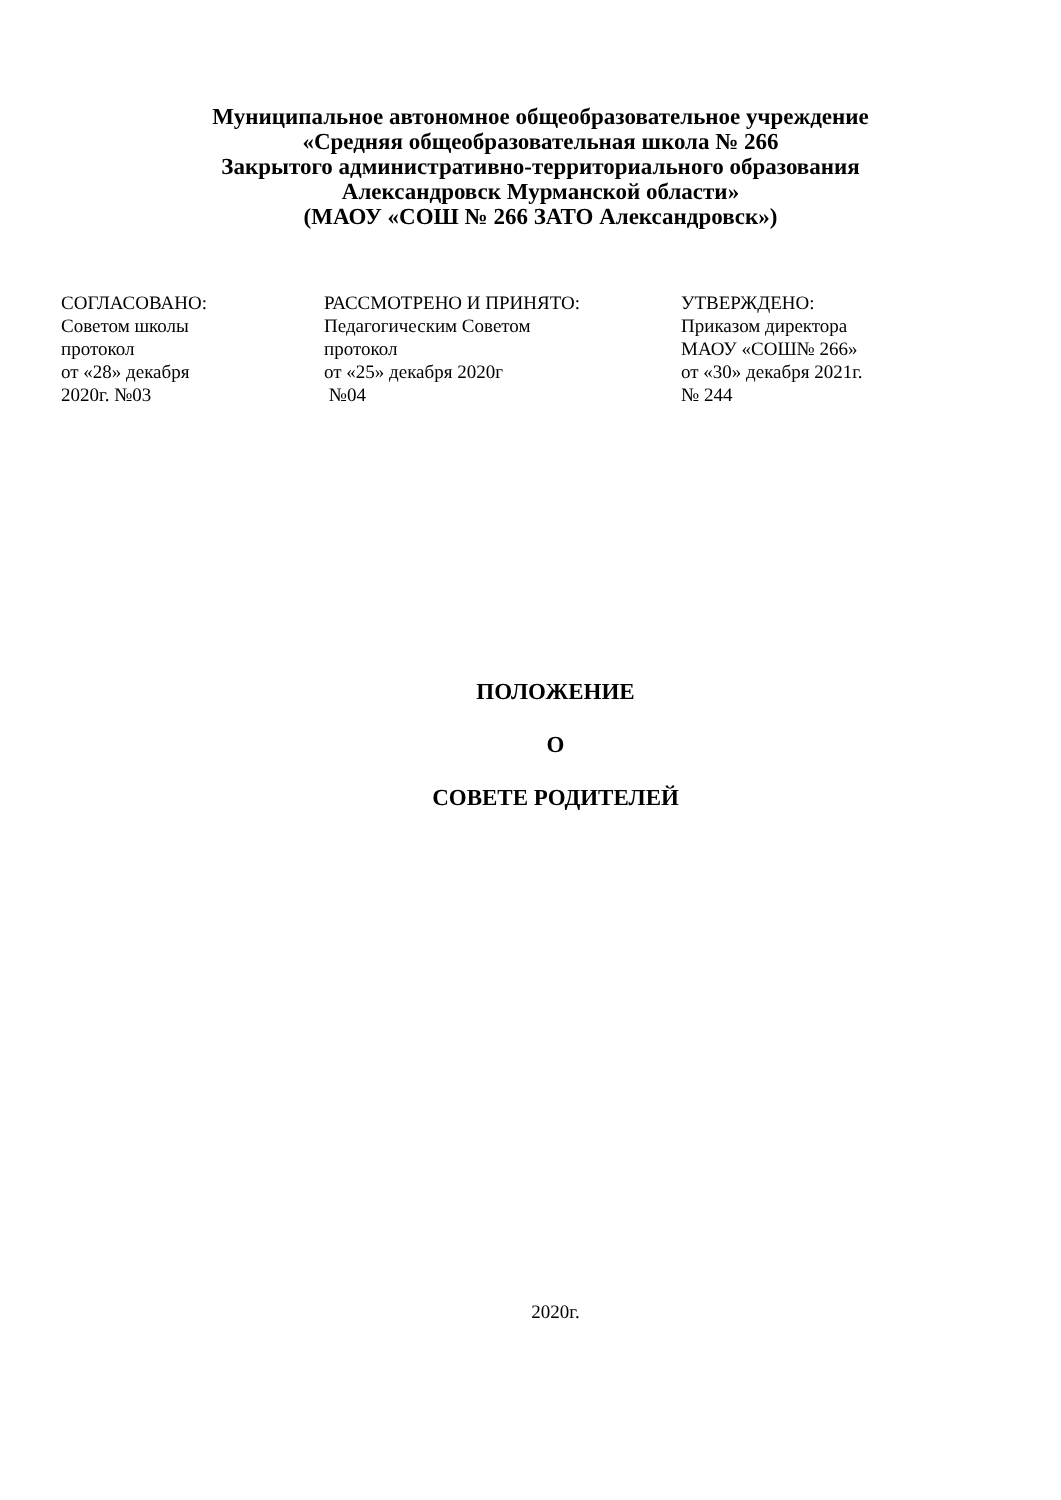Муниципальное автономное общеобразовательное учреждение
«Средняя общеобразовательная школа № 266
Закрытого административно-территориального образования
Александровск Мурманской области»
(МАОУ «СОШ № 266 ЗАТО Александровск»)
СОГЛАСОВАНО:
Советом школы
протокол
от «28» декабря
2020г. №03
РАССМОТРЕНО И ПРИНЯТО:
Педагогическим Советом
протокол
от «25» декабря 2020г
№04
УТВЕРЖДЕНО:
Приказом директора
МАОУ «СОШ№ 266»
от «30» декабря 2021г.
№ 244
ПОЛОЖЕНИЕ
О
СОВЕТЕ РОДИТЕЛЕЙ
2020г.